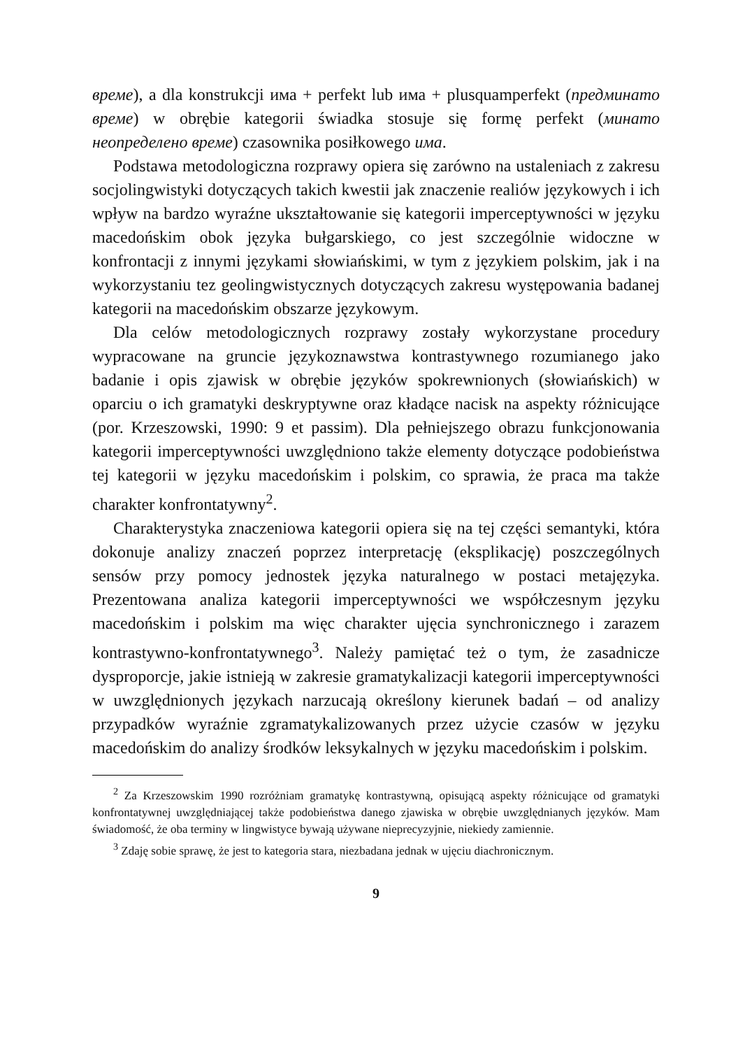време), a dla konstrukcji има + perfekt lub има + plusquamperfekt (предминато време) w obrębie kategorii świadka stosuje się formę perfekt (минато неопределено време) czasownika posiłkowego има.
Podstawa metodologiczna rozprawy opiera się zarówno na ustaleniach z zakresu socjolingwistyki dotyczących takich kwestii jak znaczenie realiów językowych i ich wpływ na bardzo wyraźne ukształtowanie się kategorii imperceptywności w języku macedońskim obok języka bułgarskiego, co jest szczególnie widoczne w konfrontacji z innymi językami słowiańskimi, w tym z językiem polskim, jak i na wykorzystaniu tez geolingwistycznych dotyczących zakresu występowania badanej kategorii na macedońskim obszarze językowym.
Dla celów metodologicznych rozprawy zostały wykorzystane procedury wypracowane na gruncie językoznawstwa kontrastywnego rozumianego jako badanie i opis zjawisk w obrębie języków spokrewnionych (słowiańskich) w oparciu o ich gramatyki deskryptywne oraz kładące nacisk na aspekty różnicujące (por. Krzeszowski, 1990: 9 et passim). Dla pełniejszego obrazu funkcjonowania kategorii imperceptywności uwzględniono także elementy dotyczące podobieństwa tej kategorii w języku macedońskim i polskim, co sprawia, że praca ma także charakter konfrontatywny<sup>2</sup>.
Charakterystyka znaczeniowa kategorii opiera się na tej części semantyki, która dokonuje analizy znaczeń poprzez interpretację (eksplikację) poszczególnych sensów przy pomocy jednostek języka naturalnego w postaci metajęzyka. Prezentowana analiza kategorii imperceptywności we współczesnym języku macedońskim i polskim ma więc charakter ujęcia synchronicznego i zarazem kontrastywno-konfrontatywnego<sup>3</sup>. Należy pamiętać też o tym, że zasadnicze dysproporcje, jakie istnieją w zakresie gramatykalizacji kategorii imperceptywności w uwzględnionych językach narzucają określony kierunek badań – od analizy przypadków wyraźnie zgramatykalizowanych przez użycie czasów w języku macedońskim do analizy środków leksykalnych w języku macedońskim i polskim.
<sup>2</sup> Za Krzeszowskim 1990 rozróżniam gramatykę kontrastywną, opisującą aspekty różnicujące od gramatyki konfrontatywnej uwzględniającej także podobieństwa danego zjawiska w obrębie uwzględnianych języków. Mam świadomość, że oba terminy w lingwistyce bywają używane nieprecyzyjnie, niekiedy zamiennie.
<sup>3</sup> Zdaję sobie sprawę, że jest to kategoria stara, niezbadana jednak w ujęciu diachronicznym.
9